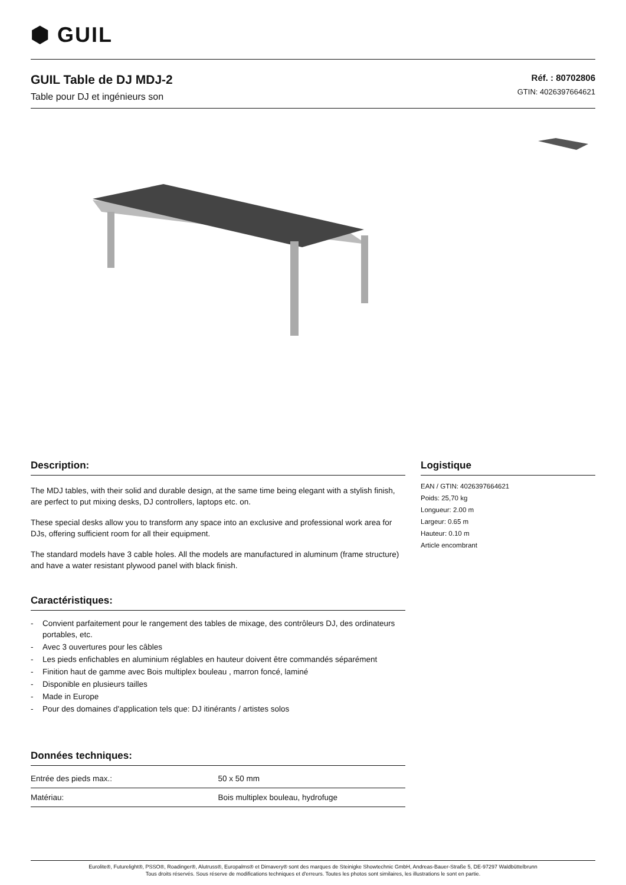⬢ GUIL
GUIL Table de DJ MDJ-2
Table pour DJ et ingénieurs son
Réf. : 80702806
GTIN: 4026397664621
Description:
The MDJ tables, with their solid and durable design, at the same time being elegant with a stylish finish, are perfect to put mixing desks, DJ controllers, laptops etc. on.
These special desks allow you to transform any space into an exclusive and professional work area for DJs, offering sufficient room for all their equipment.
The standard models have 3 cable holes. All the models are manufactured in aluminum (frame structure) and have a water resistant plywood panel with black finish.
Caractéristiques:
- Convient parfaitement pour le rangement des tables de mixage, des contrôleurs DJ, des ordinateurs portables, etc.
- Avec 3 ouvertures pour les câbles
- Les pieds enfichables en aluminium réglables en hauteur doivent être commandés séparément
- Finition haut de gamme avec Bois multiplex bouleau , marron foncé, laminé
- Disponible en plusieurs tailles
- Made in Europe
- Pour des domaines d'application tels que: DJ itinérants / artistes solos
Données techniques:
| Entrée des pieds max.: | 50 x 50 mm |
| Matériau: | Bois multiplex bouleau, hydrofuge |
Logistique
EAN / GTIN: 4026397664621
Poids: 25,70 kg
Longueur: 2.00 m
Largeur: 0.65 m
Hauteur: 0.10 m
Article encombrant
Eurolite®, Futurelight®, PSSO®, Roadinger®, Alutruss®, Europalms® et Dimavery® sont des marques de Steinigke Showtechnic GmbH, Andreas-Bauer-Straße 5, DE-97297 Waldbüttelbrunn
Tous droits réservés. Sous réserve de modifications techniques et d'erreurs. Toutes les photos sont similaires, les illustrations le sont en partie.